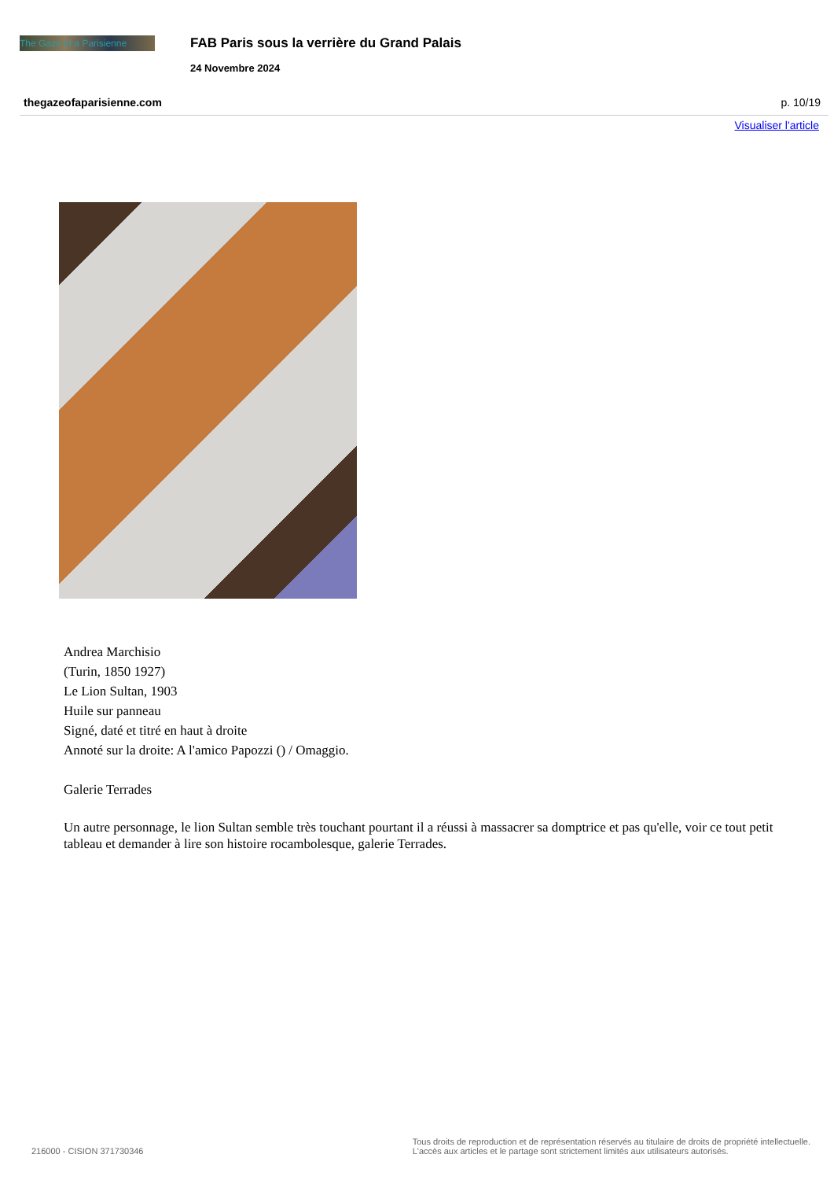The Gaze of a Parisienne
FAB Paris sous la verrière du Grand Palais
24 Novembre 2024
thegazeofaparisienne.com p. 10/19
Visualiser l'article
Andrea Marchisio
(Turin, 1850 1927)
Le Lion Sultan, 1903
Huile sur panneau
Signé, daté et titré en haut à droite
Annoté sur la droite: A l'amico Papozzi () / Omaggio.
Galerie Terrades
Un autre personnage, le lion Sultan semble très touchant pourtant il a réussi à massacrer sa domptrice et pas qu'elle, voir ce tout petit tableau et demander à lire son histoire rocambolesque, galerie Terrades.
216000 - CISION 371730346
Tous droits de reproduction et de représentation réservés au titulaire de droits de propriété intellectuelle.
L'accès aux articles et le partage sont strictement limités aux utilisateurs autorisés.